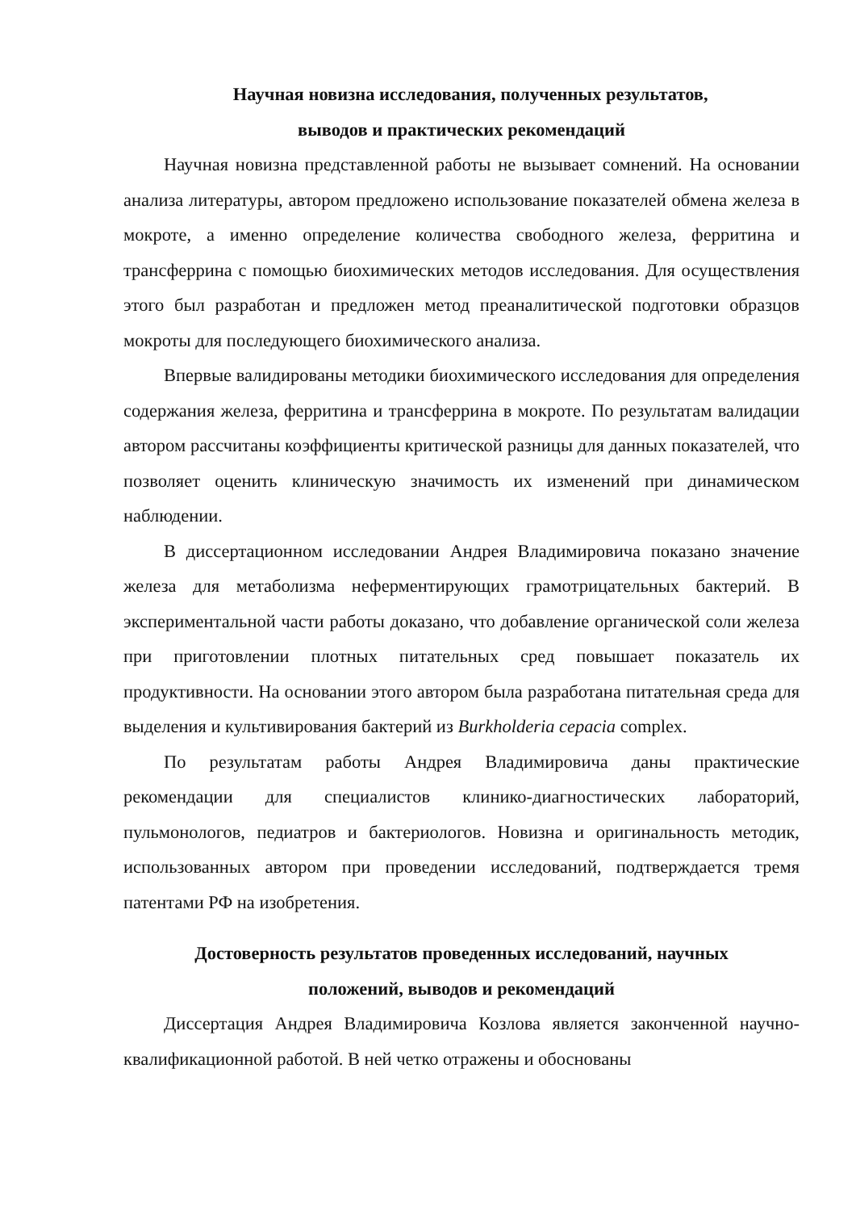Научная новизна исследования, полученных результатов,
выводов и практических рекомендаций
Научная новизна представленной работы не вызывает сомнений. На основании анализа литературы, автором предложено использование показателей обмена железа в мокроте, а именно определение количества свободного железа, ферритина и трансферрина с помощью биохимических методов исследования. Для осуществления этого был разработан и предложен метод преаналитической подготовки образцов мокроты для последующего биохимического анализа.
Впервые валидированы методики биохимического исследования для определения содержания железа, ферритина и трансферрина в мокроте. По результатам валидации автором рассчитаны коэффициенты критической разницы для данных показателей, что позволяет оценить клиническую значимость их изменений при динамическом наблюдении.
В диссертационном исследовании Андрея Владимировича показано значение железа для метаболизма неферментирующих грамотрицательных бактерий. В экспериментальной части работы доказано, что добавление органической соли железа при приготовлении плотных питательных сред повышает показатель их продуктивности. На основании этого автором была разработана питательная среда для выделения и культивирования бактерий из Burkholderia cepacia complex.
По результатам работы Андрея Владимировича даны практические рекомендации для специалистов клинико-диагностических лабораторий, пульмонологов, педиатров и бактериологов. Новизна и оригинальность методик, использованных автором при проведении исследований, подтверждается тремя патентами РФ на изобретения.
Достоверность результатов проведенных исследований, научных
положений, выводов и рекомендаций
Диссертация Андрея Владимировича Козлова является законченной научно-квалификационной работой. В ней четко отражены и обоснованы